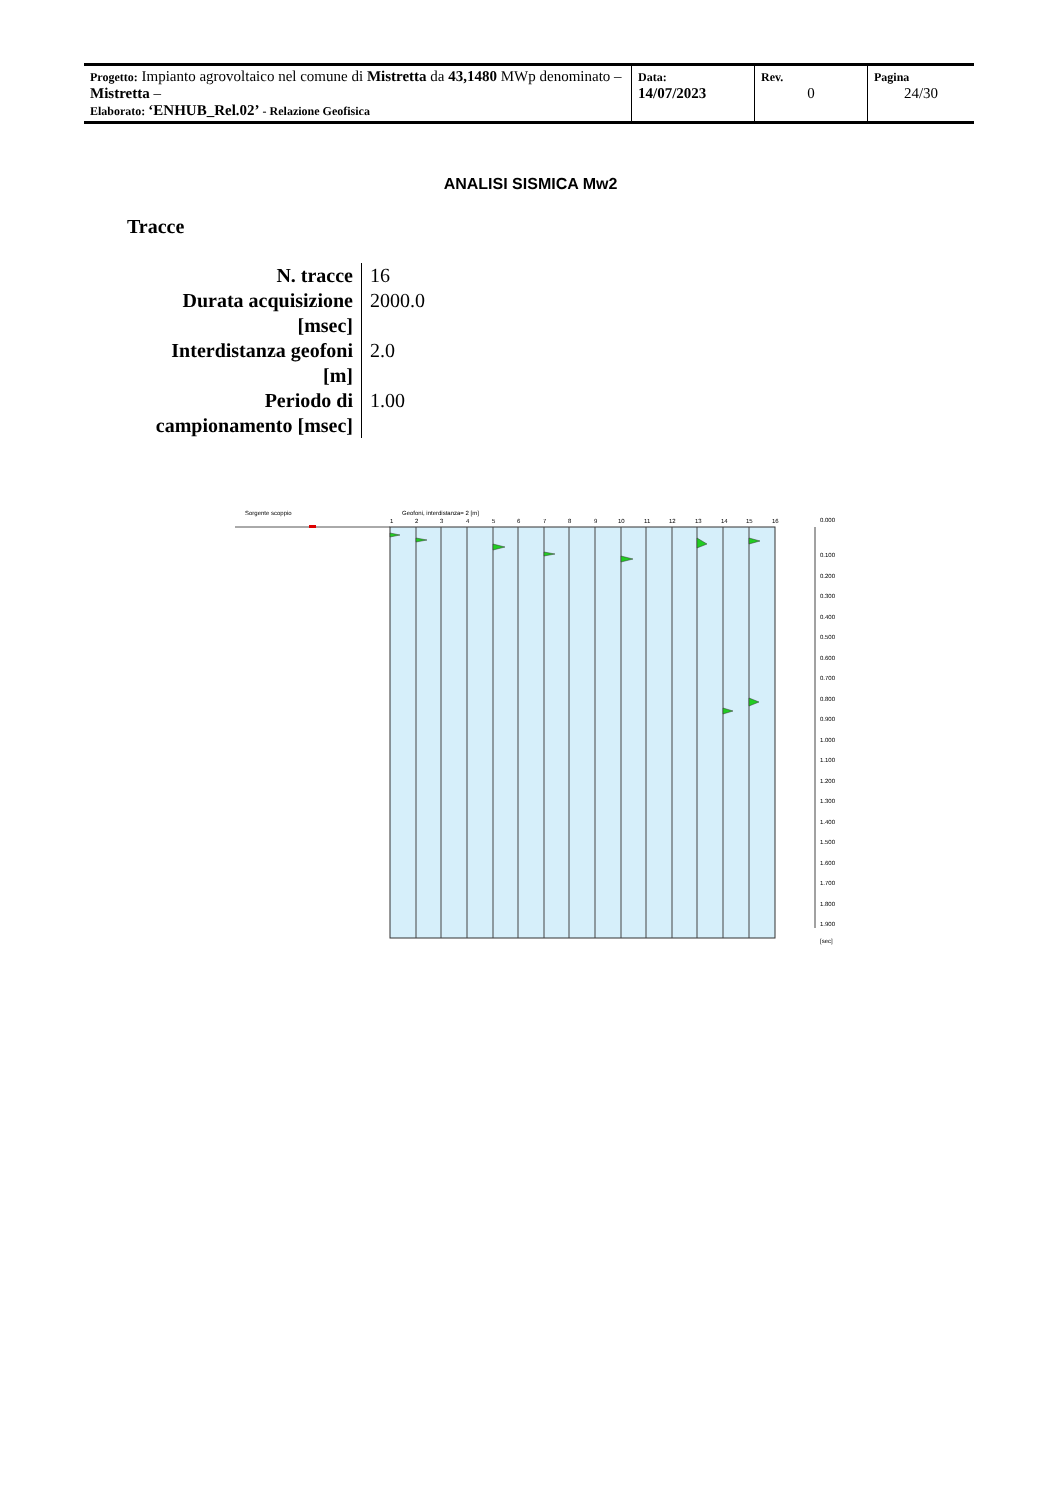| Progetto: Impianto agrovoltaico nel comune di Mistretta da 43,1480 MWp denominato – Mistretta – Elaborato: ‘ENHUB_Rel.02’ - Relazione Geofisica | Data: 14/07/2023 | Rev. 0 | Pagina 24/30 |
ANALISI SISMICA Mw2
Tracce
| N. tracce | 16 |
| Durata acquisizione [msec] | 2000.0 |
| Interdistanza geofoni [m] | 2.0 |
| Periodo di campionamento [msec] | 1.00 |
Sorgente scoppio
Geofoni, interdistanza= 2 [m]
1
2
3
4
5
6
7
8
9
10
11
12
13
14
15
16
0.000
0.100
0.200
0.300
0.400
0.500
0.600
0.700
0.800
0.900
1.000
1.100
1.200
1.300
1.400
1.500
1.600
1.700
1.800
1.900
[sec]